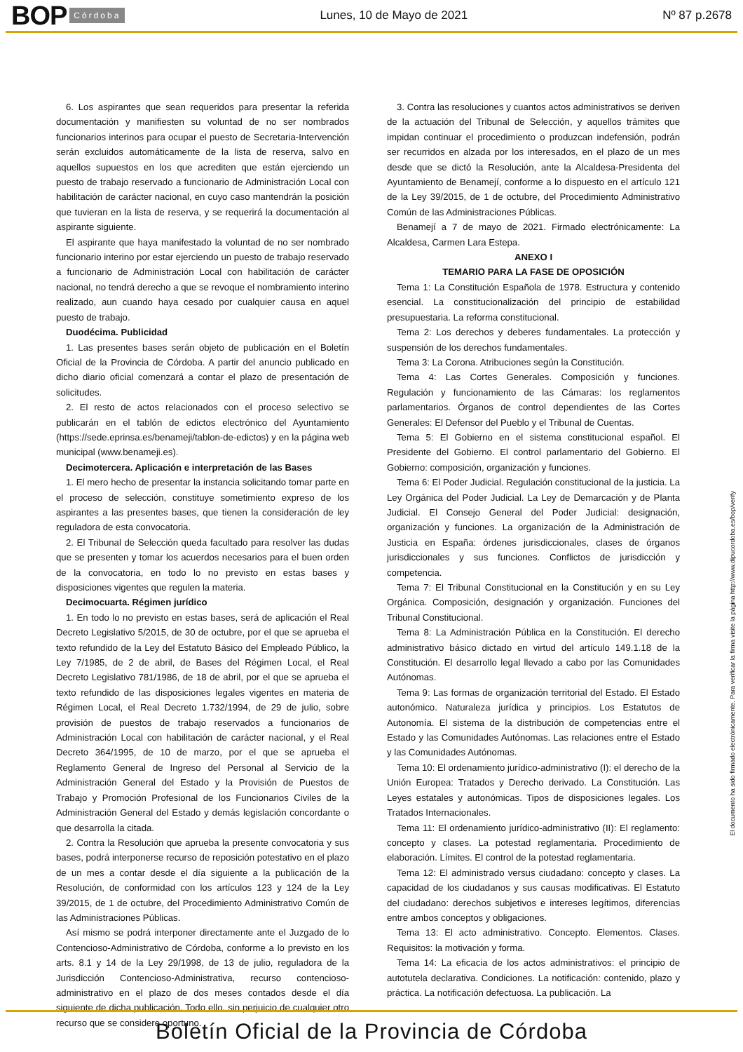BOP Córdoba Lunes, 10 de Mayo de 2021 Nº 87 p.2678
6. Los aspirantes que sean requeridos para presentar la referida documentación y manifiesten su voluntad de no ser nombrados funcionarios interinos para ocupar el puesto de Secretaria-Intervención serán excluidos automáticamente de la lista de reserva, salvo en aquellos supuestos en los que acrediten que están ejerciendo un puesto de trabajo reservado a funcionario de Administración Local con habilitación de carácter nacional, en cuyo caso mantendrán la posición que tuvieran en la lista de reserva, y se requerirá la documentación al aspirante siguiente.
El aspirante que haya manifestado la voluntad de no ser nombrado funcionario interino por estar ejerciendo un puesto de trabajo reservado a funcionario de Administración Local con habilitación de carácter nacional, no tendrá derecho a que se revoque el nombramiento interino realizado, aun cuando haya cesado por cualquier causa en aquel puesto de trabajo.
Duodécima. Publicidad
1. Las presentes bases serán objeto de publicación en el Boletín Oficial de la Provincia de Córdoba. A partir del anuncio publicado en dicho diario oficial comenzará a contar el plazo de presentación de solicitudes.
2. El resto de actos relacionados con el proceso selectivo se publicarán en el tablón de edictos electrónico del Ayuntamiento (https://sede.eprinsa.es/benameji/tablon-de-edictos) y en la página web municipal (www.benameji.es).
Decimotercera. Aplicación e interpretación de las Bases
1. El mero hecho de presentar la instancia solicitando tomar parte en el proceso de selección, constituye sometimiento expreso de los aspirantes a las presentes bases, que tienen la consideración de ley reguladora de esta convocatoria.
2. El Tribunal de Selección queda facultado para resolver las dudas que se presenten y tomar los acuerdos necesarios para el buen orden de la convocatoria, en todo lo no previsto en estas bases y disposiciones vigentes que regulen la materia.
Decimocuarta. Régimen jurídico
1. En todo lo no previsto en estas bases, será de aplicación el Real Decreto Legislativo 5/2015, de 30 de octubre, por el que se aprueba el texto refundido de la Ley del Estatuto Básico del Empleado Público, la Ley 7/1985, de 2 de abril, de Bases del Régimen Local, el Real Decreto Legislativo 781/1986, de 18 de abril, por el que se aprueba el texto refundido de las disposiciones legales vigentes en materia de Régimen Local, el Real Decreto 1.732/1994, de 29 de julio, sobre provisión de puestos de trabajo reservados a funcionarios de Administración Local con habilitación de carácter nacional, y el Real Decreto 364/1995, de 10 de marzo, por el que se aprueba el Reglamento General de Ingreso del Personal al Servicio de la Administración General del Estado y la Provisión de Puestos de Trabajo y Promoción Profesional de los Funcionarios Civiles de la Administración General del Estado y demás legislación concordante o que desarrolla la citada.
2. Contra la Resolución que aprueba la presente convocatoria y sus bases, podrá interponerse recurso de reposición potestativo en el plazo de un mes a contar desde el día siguiente a la publicación de la Resolución, de conformidad con los artículos 123 y 124 de la Ley 39/2015, de 1 de octubre, del Procedimiento Administrativo Común de las Administraciones Públicas.
Así mismo se podrá interponer directamente ante el Juzgado de lo Contencioso-Administrativo de Córdoba, conforme a lo previsto en los arts. 8.1 y 14 de la Ley 29/1998, de 13 de julio, reguladora de la Jurisdicción Contencioso-Administrativa, recurso contencioso-administrativo en el plazo de dos meses contados desde el día siguiente de dicha publicación. Todo ello, sin perjuicio de cualquier otro recurso que se considere oportuno.
3. Contra las resoluciones y cuantos actos administrativos se deriven de la actuación del Tribunal de Selección, y aquellos trámites que impidan continuar el procedimiento o produzcan indefensión, podrán ser recurridos en alzada por los interesados, en el plazo de un mes desde que se dictó la Resolución, ante la Alcaldesa-Presidenta del Ayuntamiento de Benamejí, conforme a lo dispuesto en el artículo 121 de la Ley 39/2015, de 1 de octubre, del Procedimiento Administrativo Común de las Administraciones Públicas.
Benamejí a 7 de mayo de 2021. Firmado electrónicamente: La Alcaldesa, Carmen Lara Estepa.
ANEXO I
TEMARIO PARA LA FASE DE OPOSICIÓN
Tema 1: La Constitución Española de 1978. Estructura y contenido esencial. La constitucionalización del principio de estabilidad presupuestaria. La reforma constitucional.
Tema 2: Los derechos y deberes fundamentales. La protección y suspensión de los derechos fundamentales.
Tema 3: La Corona. Atribuciones según la Constitución.
Tema 4: Las Cortes Generales. Composición y funciones. Regulación y funcionamiento de las Cámaras: los reglamentos parlamentarios. Órganos de control dependientes de las Cortes Generales: El Defensor del Pueblo y el Tribunal de Cuentas.
Tema 5: El Gobierno en el sistema constitucional español. El Presidente del Gobierno. El control parlamentario del Gobierno. El Gobierno: composición, organización y funciones.
Tema 6: El Poder Judicial. Regulación constitucional de la justicia. La Ley Orgánica del Poder Judicial. La Ley de Demarcación y de Planta Judicial. El Consejo General del Poder Judicial: designación, organización y funciones. La organización de la Administración de Justicia en España: órdenes jurisdiccionales, clases de órganos jurisdiccionales y sus funciones. Conflictos de jurisdicción y competencia.
Tema 7: El Tribunal Constitucional en la Constitución y en su Ley Orgánica. Composición, designación y organización. Funciones del Tribunal Constitucional.
Tema 8: La Administración Pública en la Constitución. El derecho administrativo básico dictado en virtud del artículo 149.1.18 de la Constitución. El desarrollo legal llevado a cabo por las Comunidades Autónomas.
Tema 9: Las formas de organización territorial del Estado. El Estado autonómico. Naturaleza jurídica y principios. Los Estatutos de Autonomía. El sistema de la distribución de competencias entre el Estado y las Comunidades Autónomas. Las relaciones entre el Estado y las Comunidades Autónomas.
Tema 10: El ordenamiento jurídico-administrativo (I): el derecho de la Unión Europea: Tratados y Derecho derivado. La Constitución. Las Leyes estatales y autonómicas. Tipos de disposiciones legales. Los Tratados Internacionales.
Tema 11: El ordenamiento jurídico-administrativo (II): El reglamento: concepto y clases. La potestad reglamentaria. Procedimiento de elaboración. Límites. El control de la potestad reglamentaria.
Tema 12: El administrado versus ciudadano: concepto y clases. La capacidad de los ciudadanos y sus causas modificativas. El Estatuto del ciudadano: derechos subjetivos e intereses legítimos, diferencias entre ambos conceptos y obligaciones.
Tema 13: El acto administrativo. Concepto. Elementos. Clases. Requisitos: la motivación y forma.
Tema 14: La eficacia de los actos administrativos: el principio de autotutela declarativa. Condiciones. La notificación: contenido, plazo y práctica. La notificación defectuosa. La publicación. La
El documento ha sido firmado electrónicamente. Para verificar la firma visite la página http://www.dipucordoba.es/bop/verify
Boletín Oficial de la Provincia de Córdoba